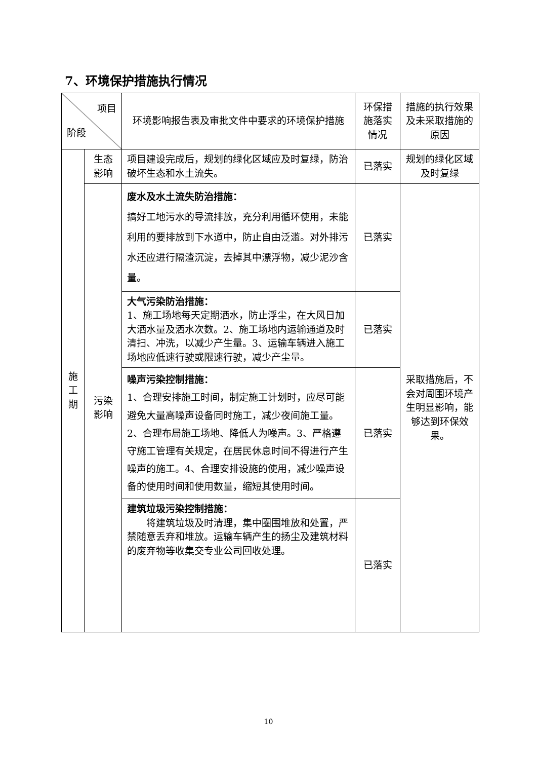7、环境保护措施执行情况
| 项目 阶段 | | 环境影响报告表及审批文件中要求的环境保护措施 | 环保措施落实情况 | 措施的执行效果及未采取措施的原因 |
| 施 工 期 | 生态影响 | 项目建设完成后，规划的绿化区域应及时复绿，防治破坏生态和水土流失。 | 已落实 | 规划的绿化区域及时复绿 |
| | 污染影响 | 废水及水土流失防治措施： 搞好工地污水的导流排放，充分利用循环使用，未能利用的要排放到下水道中，防止自由泛滥。对外排污水还应进行隔渣沉淀，去掉其中漂浮物，减少泥沙含量。 | 已落实 | 采取措施后，不会对周围环境产生明显影响，能够达到环保效果。 |
| | | 大气污染防治措施： 1、施工场地每天定期洒水，防止浮尘，在大风日加大洒水量及洒水次数。2、施工场地内运输通道及时清扫、冲洗，以减少产生量。3、运输车辆进入施工场地应低速行驶或限速行驶，减少产尘量。 | 已落实 | |
| | | 噪声污染控制措施： 1、合理安排施工时间，制定施工计划时，应尽可能避免大量高噪声设备同时施工，减少夜间施工量。2、合理布局施工场地、降低人为噪声。3、严格遵守施工管理有关规定，在居民休息时间不得进行产生噪声的施工。4、合理安排设施的使用，减少噪声设备的使用时间和使用数量，缩短其使用时间。 | 已落实 | |
| | | 建筑垃圾污染控制措施： 将建筑垃圾及时清理，集中圈围堆放和处置，严禁随意丢弃和堆放。运输车辆产生的扬尘及建筑材料的废弃物等收集交专业公司回收处理。 | 已落实 | |
10